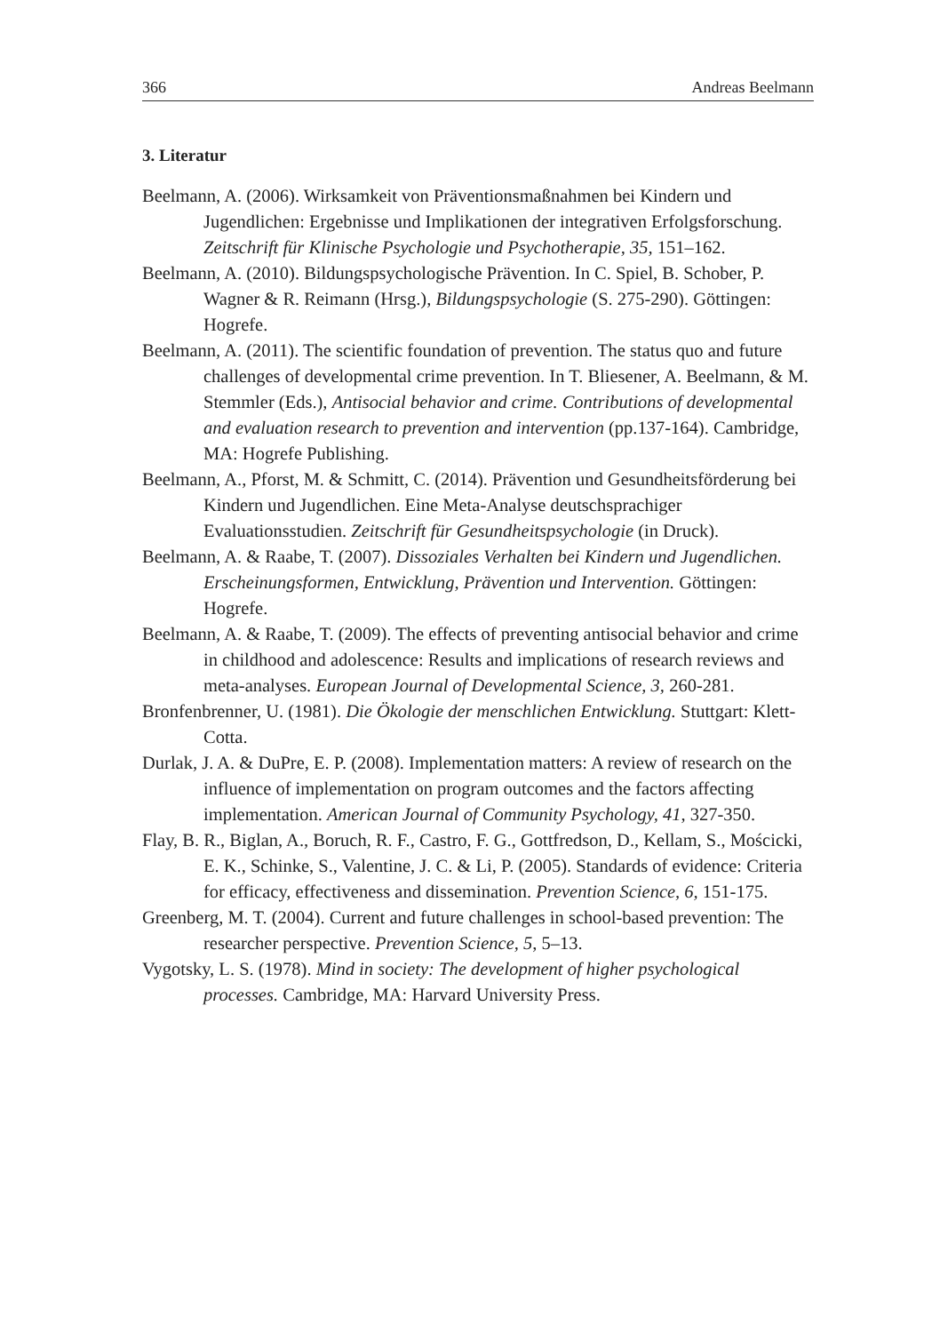366 Andreas Beelmann
3. Literatur
Beelmann, A. (2006). Wirksamkeit von Präventionsmaßnahmen bei Kindern und Jugendlichen: Ergebnisse und Implikationen der integrativen Erfolgsforschung. Zeitschrift für Klinische Psychologie und Psychotherapie, 35, 151–162.
Beelmann, A. (2010). Bildungspsychologische Prävention. In C. Spiel, B. Schober, P. Wagner & R. Reimann (Hrsg.), Bildungspsychologie (S. 275-290). Göttingen: Hogrefe.
Beelmann, A. (2011). The scientific foundation of prevention. The status quo and future challenges of developmental crime prevention. In T. Bliesener, A. Beelmann, & M. Stemmler (Eds.), Antisocial behavior and crime. Contributions of developmental and evaluation research to prevention and intervention (pp.137-164). Cambridge, MA: Hogrefe Publishing.
Beelmann, A., Pforst, M. & Schmitt, C. (2014). Prävention und Gesundheitsförderung bei Kindern und Jugendlichen. Eine Meta-Analyse deutschsprachiger Evaluationsstudien. Zeitschrift für Gesundheitspsychologie (in Druck).
Beelmann, A. & Raabe, T. (2007). Dissoziales Verhalten bei Kindern und Jugendlichen. Erscheinungsformen, Entwicklung, Prävention und Intervention. Göttingen: Hogrefe.
Beelmann, A. & Raabe, T. (2009). The effects of preventing antisocial behavior and crime in childhood and adolescence: Results and implications of research reviews and meta-analyses. European Journal of Developmental Science, 3, 260-281.
Bronfenbrenner, U. (1981). Die Ökologie der menschlichen Entwicklung. Stuttgart: Klett-Cotta.
Durlak, J. A. & DuPre, E. P. (2008). Implementation matters: A review of research on the influence of implementation on program outcomes and the factors affecting implementation. American Journal of Community Psychology, 41, 327-350.
Flay, B. R., Biglan, A., Boruch, R. F., Castro, F. G., Gottfredson, D., Kellam, S., Mościcki, E. K., Schinke, S., Valentine, J. C. & Li, P. (2005). Standards of evidence: Criteria for efficacy, effectiveness and dissemination. Prevention Science, 6, 151-175.
Greenberg, M. T. (2004). Current and future challenges in school-based prevention: The researcher perspective. Prevention Science, 5, 5–13.
Vygotsky, L. S. (1978). Mind in society: The development of higher psychological processes. Cambridge, MA: Harvard University Press.